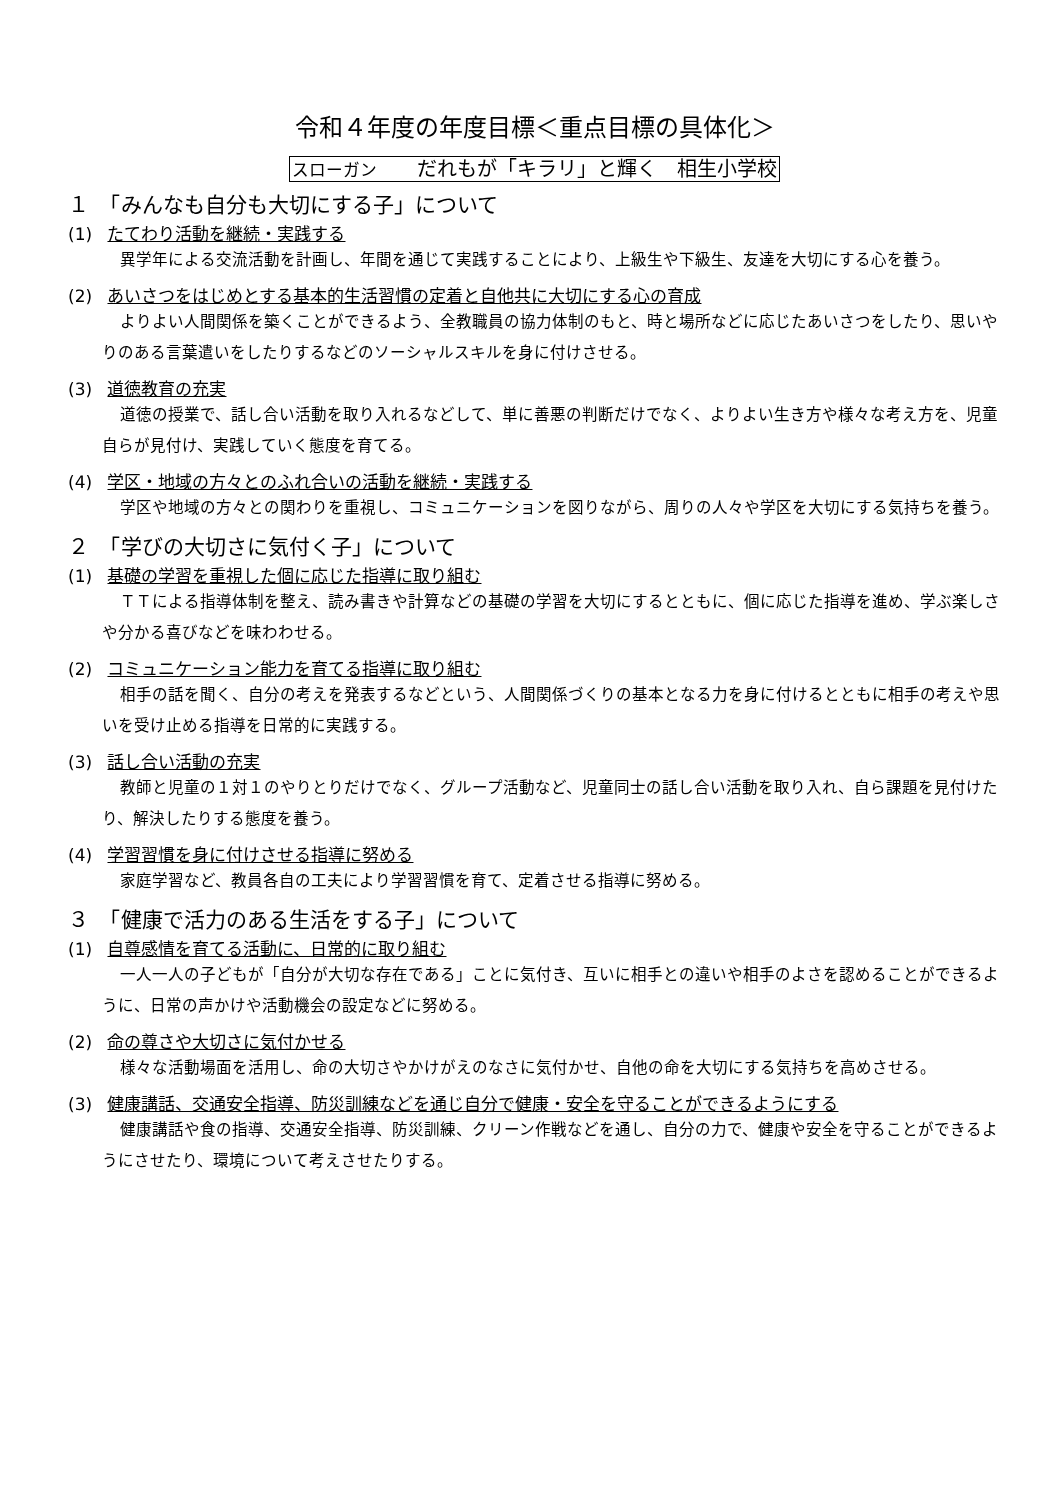令和４年度の年度目標＜重点目標の具体化＞
スローガン　　だれもが「キラリ」と輝く　相生小学校
１　「みんなも自分も大切にする子」について
(1) たてわり活動を継続・実践する
異学年による交流活動を計画し、年間を通じて実践することにより、上級生や下級生、友達を大切にする心を養う。
(2) あいさつをはじめとする基本的生活習慣の定着と自他共に大切にする心の育成
よりよい人間関係を築くことができるよう、全教職員の協力体制のもと、時と場所などに応じたあいさつをしたり、思いやりのある言葉遣いをしたりするなどのソーシャルスキルを身に付けさせる。
(3) 道徳教育の充実
道徳の授業で、話し合い活動を取り入れるなどして、単に善悪の判断だけでなく、よりよい生き方や様々な考え方を、児童自らが見付け、実践していく態度を育てる。
(4) 学区・地域の方々とのふれ合いの活動を継続・実践する
学区や地域の方々との関わりを重視し、コミュニケーションを図りながら、周りの人々や学区を大切にする気持ちを養う。
２　「学びの大切さに気付く子」について
(1) 基礎の学習を重視した個に応じた指導に取り組む
ＴＴによる指導体制を整え、読み書きや計算などの基礎の学習を大切にするとともに、個に応じた指導を進め、学ぶ楽しさや分かる喜びなどを味わわせる。
(2) コミュニケーション能力を育てる指導に取り組む
相手の話を聞く、自分の考えを発表するなどという、人間関係づくりの基本となる力を身に付けるとともに相手の考えや思いを受け止める指導を日常的に実践する。
(3) 話し合い活動の充実
教師と児童の１対１のやりとりだけでなく、グループ活動など、児童同士の話し合い活動を取り入れ、自ら課題を見付けたり、解決したりする態度を養う。
(4) 学習習慣を身に付けさせる指導に努める
家庭学習など、教員各自の工夫により学習習慣を育て、定着させる指導に努める。
３　「健康で活力のある生活をする子」について
(1) 自尊感情を育てる活動に、日常的に取り組む
一人一人の子どもが「自分が大切な存在である」ことに気付き、互いに相手との違いや相手のよさを認めることができるように、日常の声かけや活動機会の設定などに努める。
(2) 命の尊さや大切さに気付かせる
様々な活動場面を活用し、命の大切さやかけがえのなさに気付かせ、自他の命を大切にする気持ちを高めさせる。
(3) 健康講話、交通安全指導、防災訓練などを通じ自分で健康・安全を守ることができるようにする
健康講話や食の指導、交通安全指導、防災訓練、クリーン作戦などを通し、自分の力で、健康や安全を守ることができるようにさせたり、環境について考えさせたりする。